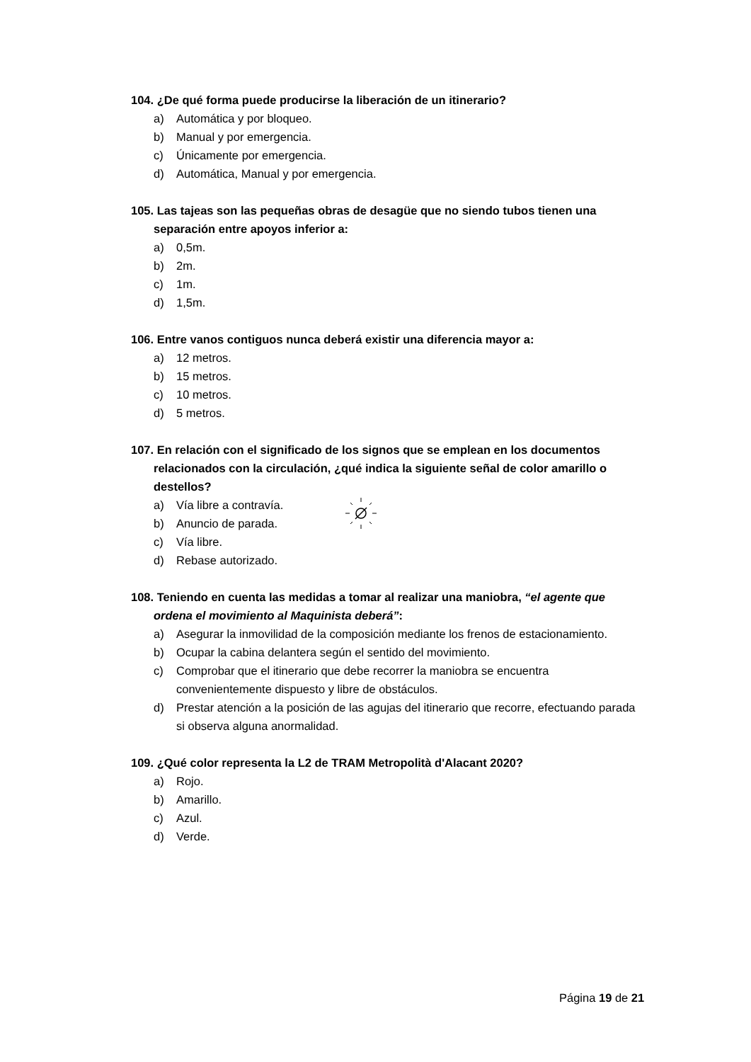104. ¿De qué forma puede producirse la liberación de un itinerario?
a) Automática y por bloqueo.
b) Manual y por emergencia.
c) Únicamente por emergencia.
d) Automática, Manual y por emergencia.
105. Las tajeas son las pequeñas obras de desagüe que no siendo tubos tienen una separación entre apoyos inferior a:
a) 0,5m.
b) 2m.
c) 1m.
d) 1,5m.
106. Entre vanos contiguos nunca deberá existir una diferencia mayor a:
a) 12 metros.
b) 15 metros.
c) 10 metros.
d) 5 metros.
107. En relación con el significado de los signos que se emplean en los documentos relacionados con la circulación, ¿qué indica la siguiente señal de color amarillo o destellos?
a) Vía libre a contravía.
b) Anuncio de parada.
c) Vía libre.
d) Rebase autorizado.
108. Teniendo en cuenta las medidas a tomar al realizar una maniobra, “el agente que ordena el movimiento al Maquinista deberá”:
a) Asegurar la inmovilidad de la composición mediante los frenos de estacionamiento.
b) Ocupar la cabina delantera según el sentido del movimiento.
c) Comprobar que el itinerario que debe recorrer la maniobra se encuentra convenientemente dispuesto y libre de obstáculos.
d) Prestar atención a la posición de las agujas del itinerario que recorre, efectuando parada si observa alguna anormalidad.
109. ¿Qué color representa la L2 de TRAM Metropolità d'Alacant 2020?
a) Rojo.
b) Amarillo.
c) Azul.
d) Verde.
Página 19 de 21